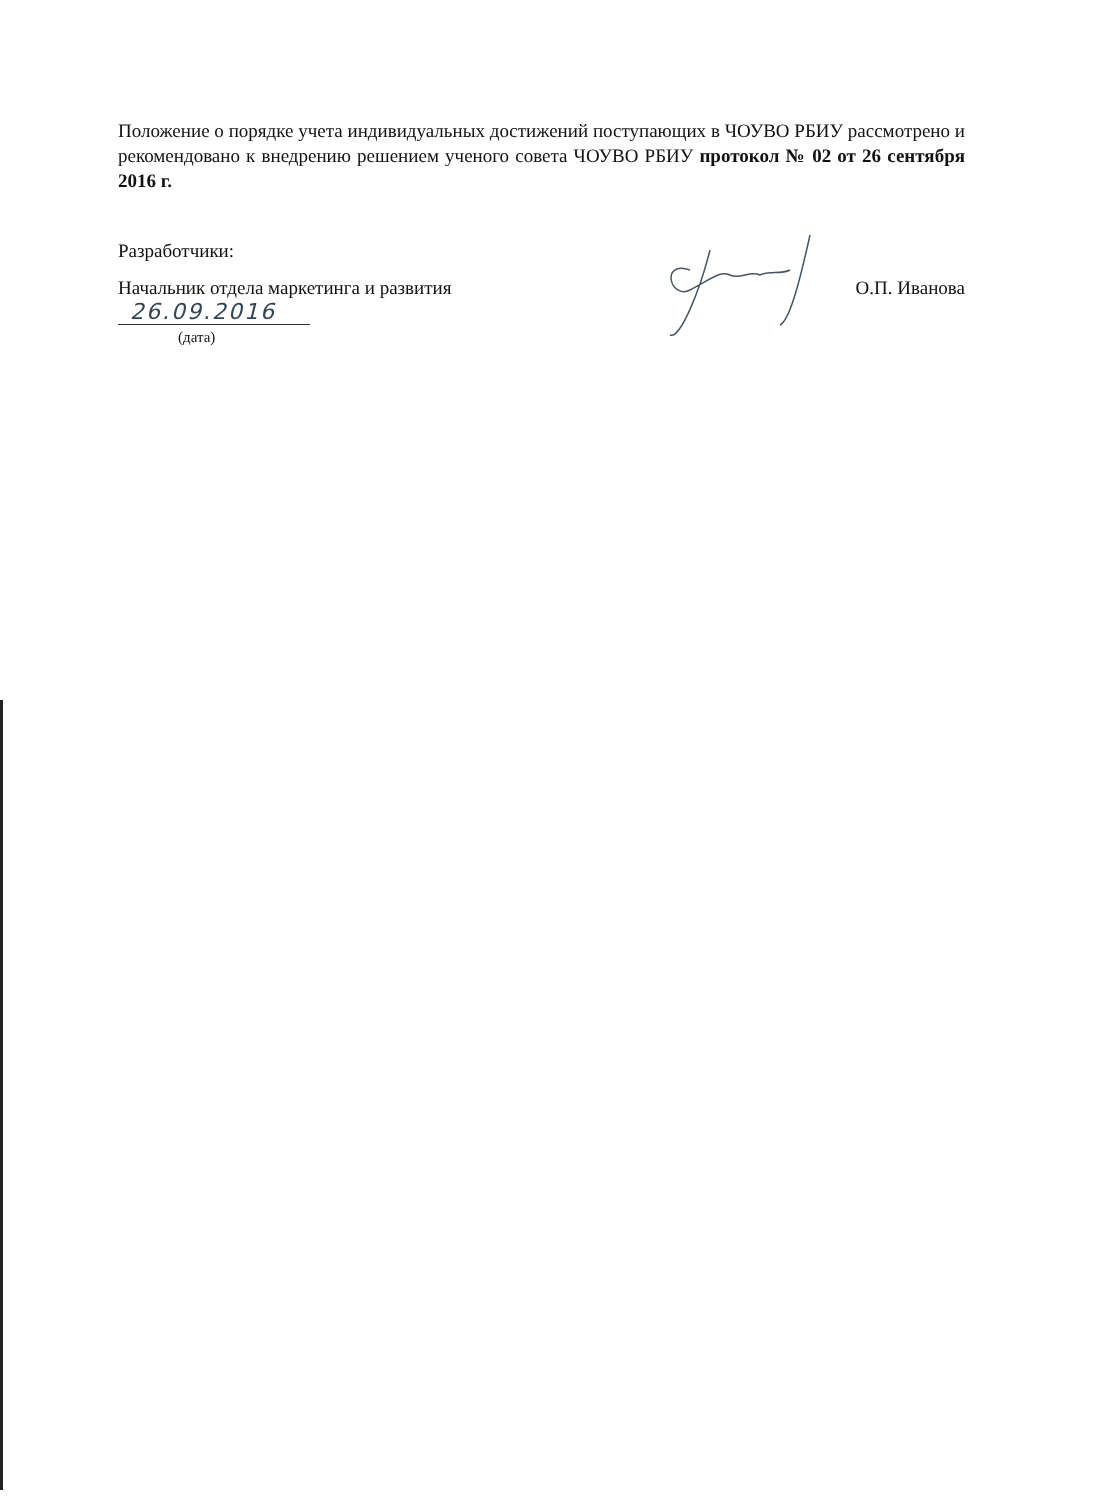Положение о порядке учета индивидуальных достижений поступающих в ЧОУВО РБИУ рассмотрено и рекомендовано к внедрению решением ученого совета ЧОУВО РБИУ протокол № 02 от 26 сентября 2016 г.
Разработчики:
Начальник отдела маркетинга и развития О.П. Иванова
26.09.2016
(дата)